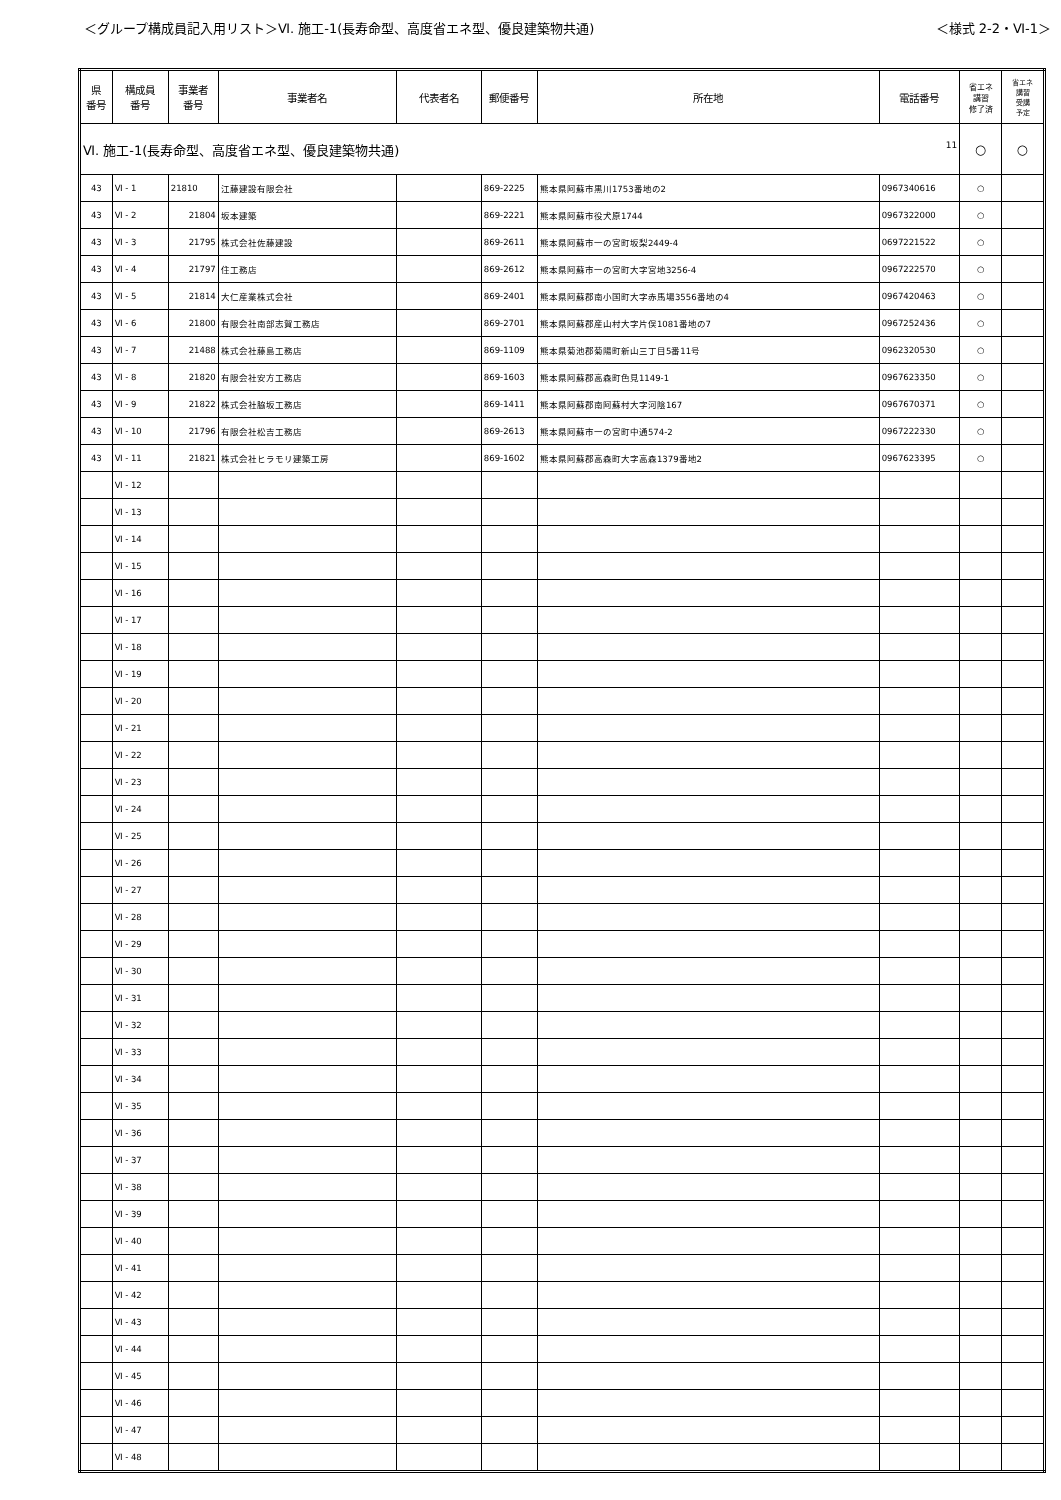＜グループ構成員記入用リスト＞Ⅵ. 施工-1(長寿命型、高度省エネ型、優良建築物共通) ＜様式 2-2・Ⅵ-1＞
| 県 番号 | 構成員 番号 | 事業者 番号 | 事業者名 | 代表者名 | 郵便番号 | 所在地 | 電話番号 | 省エネ 講習 修了済 | 省エネ 講習 受講 予定 |
| --- | --- | --- | --- | --- | --- | --- | --- | --- | --- |
| Ⅵ. 施工-1(長寿命型、高度省エネ型、優良建築物共通) 11 | | | | | | | | ○ | ○ |
| 43 | Ⅵ - 1 | 21810 | 江藤建設有限会社 | | 869-2225 | 熊本県阿蘇市黒川1753番地の2 | 0967340616 | ○ | |
| 43 | Ⅵ - 2 | 21804 | 坂本建築 | | 869-2221 | 熊本県阿蘇市役犬原1744 | 0967322000 | ○ | |
| 43 | Ⅵ - 3 | 21795 | 株式会社佐藤建設 | | 869-2611 | 熊本県阿蘇市一の宮町坂梨2449-4 | 0697221522 | ○ | |
| 43 | Ⅵ - 4 | 21797 | 住工務店 | | 869-2612 | 熊本県阿蘇市一の宮町大字宮地3256-4 | 0967222570 | ○ | |
| 43 | Ⅵ - 5 | 21814 | 大仁産業株式会社 | | 869-2401 | 熊本県阿蘇郡南小国町大字赤馬場3556番地の4 | 0967420463 | ○ | |
| 43 | Ⅵ - 6 | 21800 | 有限会社南部志賀工務店 | | 869-2701 | 熊本県阿蘇郡産山村大字片俣1081番地の7 | 0967252436 | ○ | |
| 43 | Ⅵ - 7 | 21488 | 株式会社藤島工務店 | | 869-1109 | 熊本県菊池郡菊陽町新山三丁目5番11号 | 0962320530 | ○ | |
| 43 | Ⅵ - 8 | 21820 | 有限会社安方工務店 | | 869-1603 | 熊本県阿蘇郡高森町色見1149-1 | 0967623350 | ○ | |
| 43 | Ⅵ - 9 | 21822 | 株式会社脇坂工務店 | | 869-1411 | 熊本県阿蘇郡南阿蘇村大字河陰167 | 0967670371 | ○ | |
| 43 | Ⅵ - 10 | 21796 | 有限会社松吉工務店 | | 869-2613 | 熊本県阿蘇市一の宮町中通574-2 | 0967222330 | ○ | |
| 43 | Ⅵ - 11 | 21821 | 株式会社ヒラモリ建築工房 | | 869-1602 | 熊本県阿蘇郡高森町大字高森1379番地2 | 0967623395 | ○ | |
| | Ⅵ - 12 | | | | | | | | |
| | Ⅵ - 13 | | | | | | | | |
| | Ⅵ - 14 | | | | | | | | |
| | Ⅵ - 15 | | | | | | | | |
| | Ⅵ - 16 | | | | | | | | |
| | Ⅵ - 17 | | | | | | | | |
| | Ⅵ - 18 | | | | | | | | |
| | Ⅵ - 19 | | | | | | | | |
| | Ⅵ - 20 | | | | | | | | |
| | Ⅵ - 21 | | | | | | | | |
| | Ⅵ - 22 | | | | | | | | |
| | Ⅵ - 23 | | | | | | | | |
| | Ⅵ - 24 | | | | | | | | |
| | Ⅵ - 25 | | | | | | | | |
| | Ⅵ - 26 | | | | | | | | |
| | Ⅵ - 27 | | | | | | | | |
| | Ⅵ - 28 | | | | | | | | |
| | Ⅵ - 29 | | | | | | | | |
| | Ⅵ - 30 | | | | | | | | |
| | Ⅵ - 31 | | | | | | | | |
| | Ⅵ - 32 | | | | | | | | |
| | Ⅵ - 33 | | | | | | | | |
| | Ⅵ - 34 | | | | | | | | |
| | Ⅵ - 35 | | | | | | | | |
| | Ⅵ - 36 | | | | | | | | |
| | Ⅵ - 37 | | | | | | | | |
| | Ⅵ - 38 | | | | | | | | |
| | Ⅵ - 39 | | | | | | | | |
| | Ⅵ - 40 | | | | | | | | |
| | Ⅵ - 41 | | | | | | | | |
| | Ⅵ - 42 | | | | | | | | |
| | Ⅵ - 43 | | | | | | | | |
| | Ⅵ - 44 | | | | | | | | |
| | Ⅵ - 45 | | | | | | | | |
| | Ⅵ - 46 | | | | | | | | |
| | Ⅵ - 47 | | | | | | | | |
| | Ⅵ - 48 | | | | | | | | |